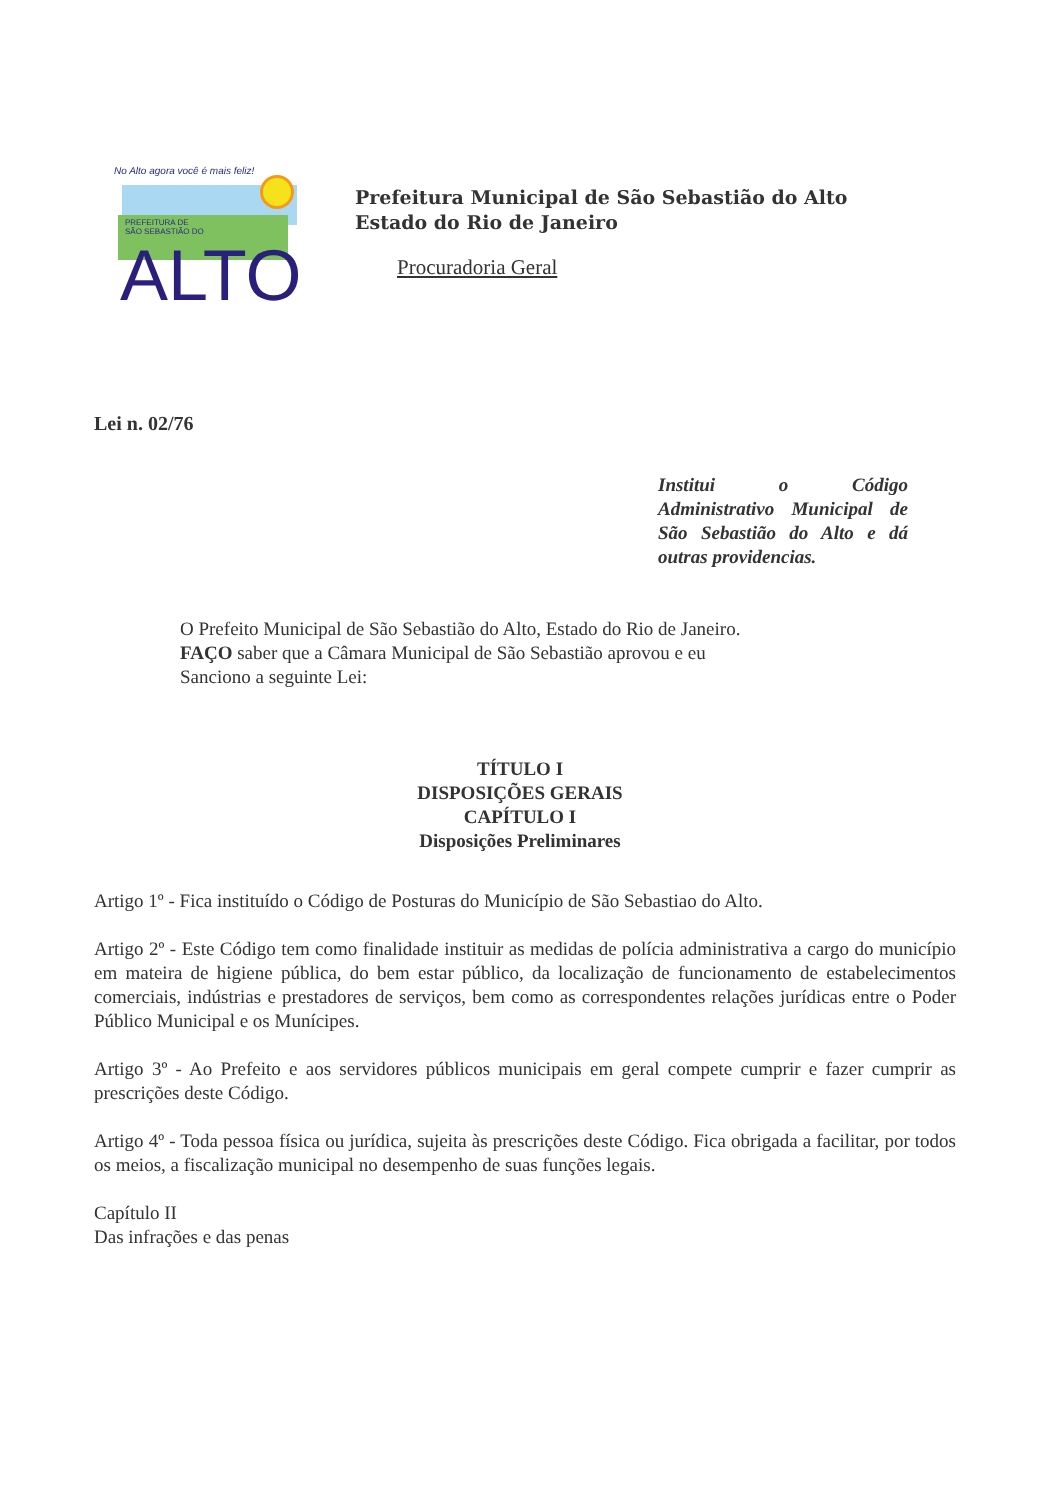No Alto agora você é mais feliz!
PREFEITURA DE
SÃO SEBASTIÃO DO
ALTO
Prefeitura Municipal de São Sebastião do Alto
Estado do Rio de Janeiro
Procuradoria Geral
Lei n. 02/76
Institui o Código Administrativo Municipal de São Sebastião do Alto e dá outras providencias.
O Prefeito Municipal de São Sebastião do Alto, Estado do Rio de Janeiro.
FAÇO saber que a Câmara Municipal de São Sebastião aprovou e eu
Sanciono a seguinte Lei:
TÍTULO I
DISPOSIÇÕES GERAIS
CAPÍTULO I
Disposições Preliminares
Artigo 1º - Fica instituído o Código de Posturas do Município de São Sebastiao do Alto.
Artigo 2º - Este Código tem como finalidade instituir as medidas de polícia administrativa a cargo do município em mateira de higiene pública, do bem estar público, da localização de funcionamento de estabelecimentos comerciais, indústrias e prestadores de serviços, bem como as correspondentes relações jurídicas entre o Poder Público Municipal e os Munícipes.
Artigo 3º - Ao Prefeito e aos servidores públicos municipais em geral compete cumprir e fazer cumprir as prescrições deste Código.
Artigo 4º - Toda pessoa física ou jurídica, sujeita às prescrições deste Código. Fica obrigada a facilitar, por todos os meios, a fiscalização municipal no desempenho de suas funções legais.
Capítulo II
Das infrações e das penas